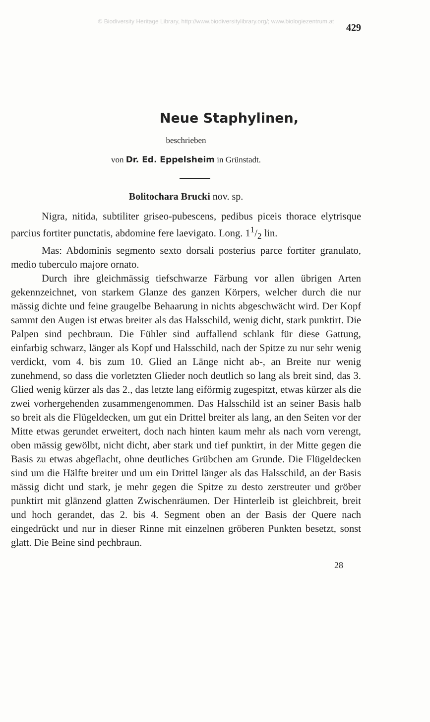© Biodiversity Heritage Library, http://www.biodiversitylibrary.org/; www.biologiezentrum.at
429
Neue Staphylinen,
beschrieben
von Dr. Ed. Eppelsheim in Grünstadt.
Bolitochara Brucki nov. sp.
Nigra, nitida, subtiliter griseo-pubescens, pedibus piceis thorace elytrisque parcius fortiter punctatis, abdomine fere laevigato. Long. 11/2 lin.
Mas: Abdominis segmento sexto dorsali posterius parce fortiter granulato, medio tuberculo majore ornato.
Durch ihre gleichmässig tiefschwarze Färbung vor allen übrigen Arten gekennzeichnet, von starkem Glanze des ganzen Körpers, welcher durch die nur mässig dichte und feine graugelbe Behaarung in nichts abgeschwächt wird. Der Kopf sammt den Augen ist etwas breiter als das Halsschild, wenig dicht, stark punktirt. Die Palpen sind pechbraun. Die Fühler sind auffallend schlank für diese Gattung, einfarbig schwarz, länger als Kopf und Halsschild, nach der Spitze zu nur sehr wenig verdickt, vom 4. bis zum 10. Glied an Länge nicht ab-, an Breite nur wenig zunehmend, so dass die vorletzten Glieder noch deutlich so lang als breit sind, das 3. Glied wenig kürzer als das 2., das letzte lang eiförmig zugespitzt, etwas kürzer als die zwei vorhergehenden zusammengenommen. Das Halsschild ist an seiner Basis halb so breit als die Flügeldecken, um gut ein Drittel breiter als lang, an den Seiten vor der Mitte etwas gerundet erweitert, doch nach hinten kaum mehr als nach vorn verengt, oben mässig gewölbt, nicht dicht, aber stark und tief punktirt, in der Mitte gegen die Basis zu etwas abgeflacht, ohne deutliches Grübchen am Grunde. Die Flügeldecken sind um die Hälfte breiter und um ein Drittel länger als das Halsschild, an der Basis mässig dicht und stark, je mehr gegen die Spitze zu desto zerstreuter und gröber punktirt mit glänzend glatten Zwischenräumen. Der Hinterleib ist gleichbreit, breit und hoch gerandet, das 2. bis 4. Segment oben an der Basis der Quere nach eingedrückt und nur in dieser Rinne mit einzelnen gröberen Punkten besetzt, sonst glatt. Die Beine sind pechbraun.
28